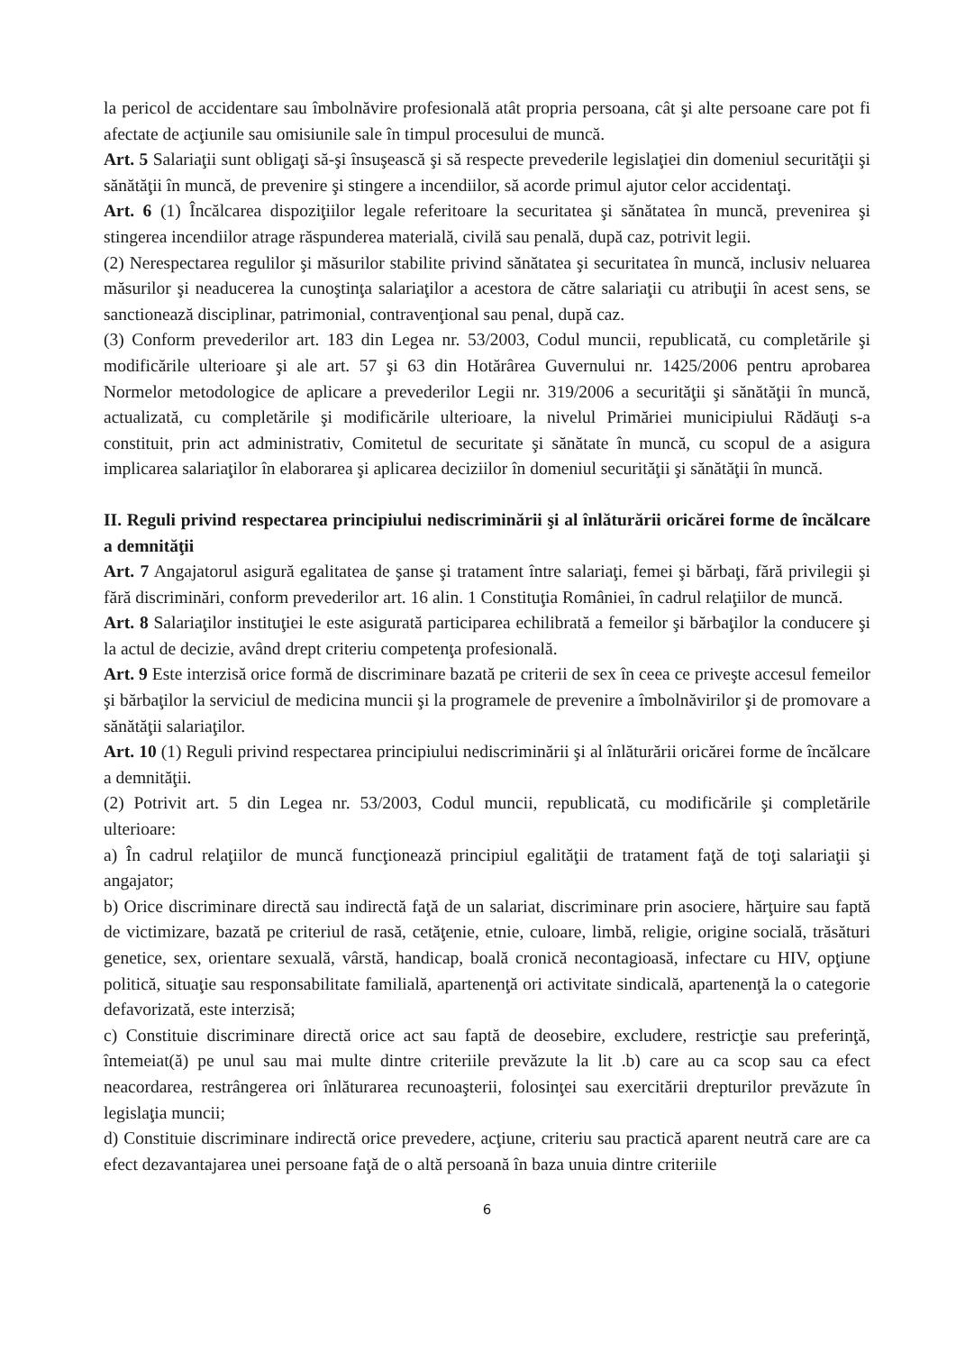la pericol de accidentare sau îmbolnăvire profesională atât propria persoana, cât şi alte persoane care pot fi afectate de acţiunile sau omisiunile sale în timpul procesului de muncă.
Art. 5 Salariaţii sunt obligaţi să-şi însuşească şi să respecte prevederile legislaţiei din domeniul securităţii şi sănătăţii în muncă, de prevenire şi stingere a incendiilor, să acorde primul ajutor celor accidentaţi.
Art. 6 (1) Încălcarea dispoziţiilor legale referitoare la securitatea şi sănătatea în muncă, prevenirea şi stingerea incendiilor atrage răspunderea materială, civilă sau penală, după caz, potrivit legii.
(2) Nerespectarea regulilor şi măsurilor stabilite privind sănătatea şi securitatea în muncă, inclusiv neluarea măsurilor şi neaducerea la cunoştinţa salariaţilor a acestora de către salariaţii cu atribuţii în acest sens, se sanctionează disciplinar, patrimonial, contravenţional sau penal, după caz.
(3) Conform prevederilor art. 183 din Legea nr. 53/2003, Codul muncii, republicată, cu completările şi modificările ulterioare şi ale art. 57 şi 63 din Hotărârea Guvernului nr. 1425/2006 pentru aprobarea Normelor metodologice de aplicare a prevederilor Legii nr. 319/2006 a securităţii şi sănătăţii în muncă, actualizată, cu completările şi modificările ulterioare, la nivelul Primăriei municipiului Rădăuţi s-a constituit, prin act administrativ, Comitetul de securitate şi sănătate în muncă, cu scopul de a asigura implicarea salariaţilor în elaborarea şi aplicarea deciziilor în domeniul securităţii şi sănătăţii în muncă.
II. Reguli privind respectarea principiului nediscriminării şi al înlăturării oricărei forme de încălcare a demnităţii
Art. 7 Angajatorul asigură egalitatea de şanse şi tratament între salariaţi, femei şi bărbaţi, fără privilegii şi fără discriminări, conform prevederilor art. 16 alin. 1 Constituţia României, în cadrul relaţiilor de muncă.
Art. 8 Salariaţilor instituţiei le este asigurată participarea echilibrată a femeilor şi bărbaţilor la conducere şi la actul de decizie, având drept criteriu competenţa profesională.
Art. 9 Este interzisă orice formă de discriminare bazată pe criterii de sex în ceea ce priveşte accesul femeilor şi bărbaţilor la serviciul de medicina muncii şi la programele de prevenire a îmbolnăvirilor şi de promovare a sănătăţii salariaţilor.
Art. 10 (1) Reguli privind respectarea principiului nediscriminării şi al înlăturării oricărei forme de încălcare a demnităţii.
(2) Potrivit art. 5 din Legea nr. 53/2003, Codul muncii, republicată, cu modificările şi completările ulterioare:
a) În cadrul relaţiilor de muncă funcţionează principiul egalităţii de tratament faţă de toţi salariaţii şi angajator;
b) Orice discriminare directă sau indirectă faţă de un salariat, discriminare prin asociere, hărţuire sau faptă de victimizare, bazată pe criteriul de rasă, cetăţenie, etnie, culoare, limbă, religie, origine socială, trăsături genetice, sex, orientare sexuală, vârstă, handicap, boală cronică necontagioasă, infectare cu HIV, opţiune politică, situaţie sau responsabilitate familială, apartenenţă ori activitate sindicală, apartenenţă la o categorie defavorizată, este interzisă;
c) Constituie discriminare directă orice act sau faptă de deosebire, excludere, restricţie sau preferinţă, întemeiat(ă) pe unul sau mai multe dintre criteriile prevăzute la lit .b) care au ca scop sau ca efect neacordarea, restrângerea ori înlăturarea recunoaşterii, folosinţei sau exercitării drepturilor prevăzute în legislaţia muncii;
d) Constituie discriminare indirectă orice prevedere, acţiune, criteriu sau practică aparent neutră care are ca efect dezavantajarea unei persoane faţă de o altă persoană în baza unuia dintre criteriile
6